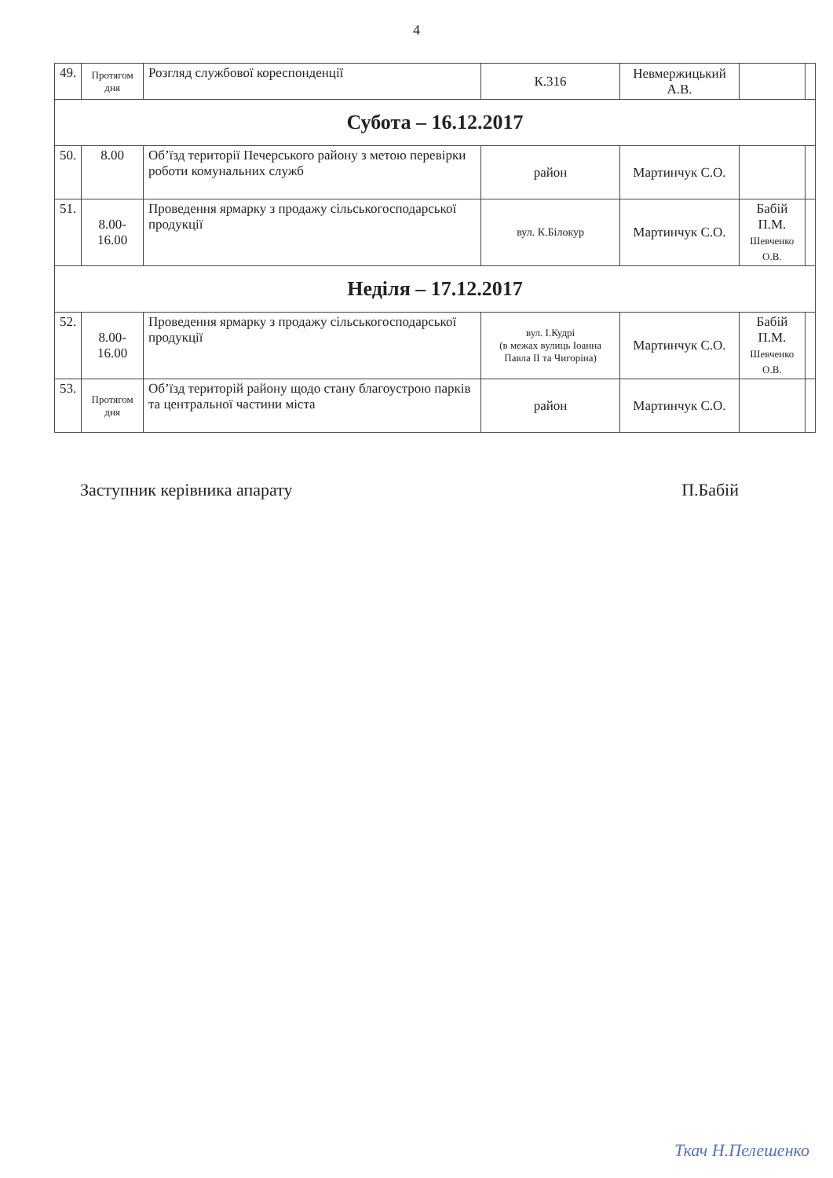4
| 49. | Протягом дня | Розгляд службової кореспонденції | К.316 | Невмержицький А.В. | | |
| Субота – 16.12.2017 | | | | | | |
| 50. | 8.00 | Об’їзд території Печерського району з метою перевірки роботи комунальних служб | район | Мартинчук С.О. | | |
| 51. | 8.00- 16.00 | Проведення ярмарку з продажу сільськогосподарської продукції | вул. К.Білокур | Мартинчук С.О. | Бабій П.М. Шевченко О.В. | |
| Неділя – 17.12.2017 | | | | | | |
| 52. | 8.00- 16.00 | Проведення ярмарку з продажу сільськогосподарської продукції | вул. І.Кудрі (в межах вулиць Іоанна Павла ІІ та Чигоріна) | Мартинчук С.О. | Бабій П.М. Шевченко О.В. | |
| 53. | Протягом дня | Об’їзд територій району щодо стану благоустрою парків та центральної частини міста | район | Мартинчук С.О. | | |
Заступник керівника апарату П.Бабій
Ткач Н.Пелешенко